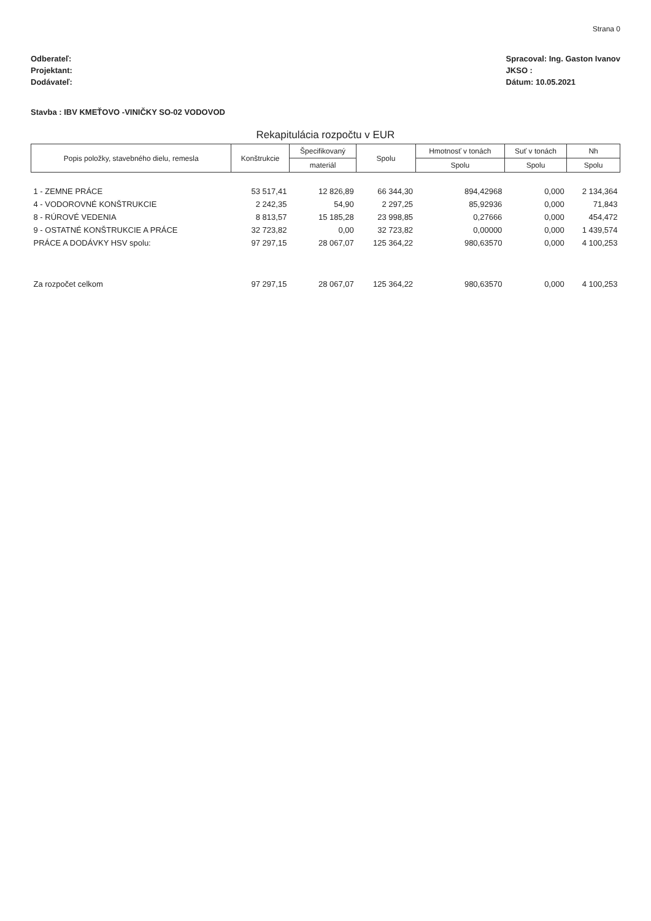Strana 0
Odberateľ:
Projektant:
Dodávateľ:
Spracoval: Ing. Gaston Ivanov
JKSO :
Dátum: 10.05.2021
Stavba : IBV KMEŤOVO -VINIČKY SO-02 VODOVOD
Rekapitulácia rozpočtu v EUR
| Popis položky, stavebného dielu, remesla | Konštrukcie | Špecifikovaný | Spolu | Hmotnosť v tonách | Suť v tonách | Nh |
| --- | --- | --- | --- | --- | --- | --- |
| | | materiál | | Spolu | Spolu | Spolu |
| 1 - ZEMNE PRÁCE | 53 517,41 | 12 826,89 | 66 344,30 | 894,42968 | 0,000 | 2 134,364 |
| 4 - VODOROVNÉ KONŠTRUKCIE | 2 242,35 | 54,90 | 2 297,25 | 85,92936 | 0,000 | 71,843 |
| 8 - RÚROVÉ VEDENIA | 8 813,57 | 15 185,28 | 23 998,85 | 0,27666 | 0,000 | 454,472 |
| 9 - OSTATNÉ KONŠTRUKCIE A PRÁCE | 32 723,82 | 0,00 | 32 723,82 | 0,00000 | 0,000 | 1 439,574 |
| PRÁCE A DODÁVKY HSV spolu: | 97 297,15 | 28 067,07 | 125 364,22 | 980,63570 | 0,000 | 4 100,253 |
| Za rozpočet celkom | 97 297,15 | 28 067,07 | 125 364,22 | 980,63570 | 0,000 | 4 100,253 |